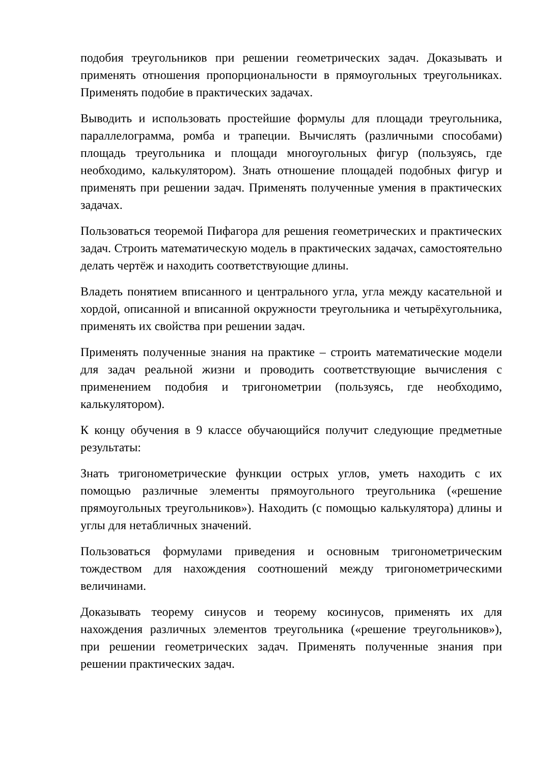подобия треугольников при решении геометрических задач. Доказывать и применять отношения пропорциональности в прямоугольных треугольниках. Применять подобие в практических задачах.
Выводить и использовать простейшие формулы для площади треугольника, параллелограмма, ромба и трапеции. Вычислять (различными способами) площадь треугольника и площади многоугольных фигур (пользуясь, где необходимо, калькулятором). Знать отношение площадей подобных фигур и применять при решении задач. Применять полученные умения в практических задачах.
Пользоваться теоремой Пифагора для решения геометрических и практических задач. Строить математическую модель в практических задачах, самостоятельно делать чертёж и находить соответствующие длины.
Владеть понятием вписанного и центрального угла, угла между касательной и хордой, описанной и вписанной окружности треугольника и четырёхугольника, применять их свойства при решении задач.
Применять полученные знания на практике – строить математические модели для задач реальной жизни и проводить соответствующие вычисления с применением подобия и тригонометрии (пользуясь, где необходимо, калькулятором).
К концу обучения в 9 классе обучающийся получит следующие предметные результаты:
Знать тригонометрические функции острых углов, уметь находить с их помощью различные элементы прямоугольного треугольника («решение прямоугольных треугольников»). Находить (с помощью калькулятора) длины и углы для нетабличных значений.
Пользоваться формулами приведения и основным тригонометрическим тождеством для нахождения соотношений между тригонометрическими величинами.
Доказывать теорему синусов и теорему косинусов, применять их для нахождения различных элементов треугольника («решение треугольников»), при решении геометрических задач. Применять полученные знания при решении практических задач.